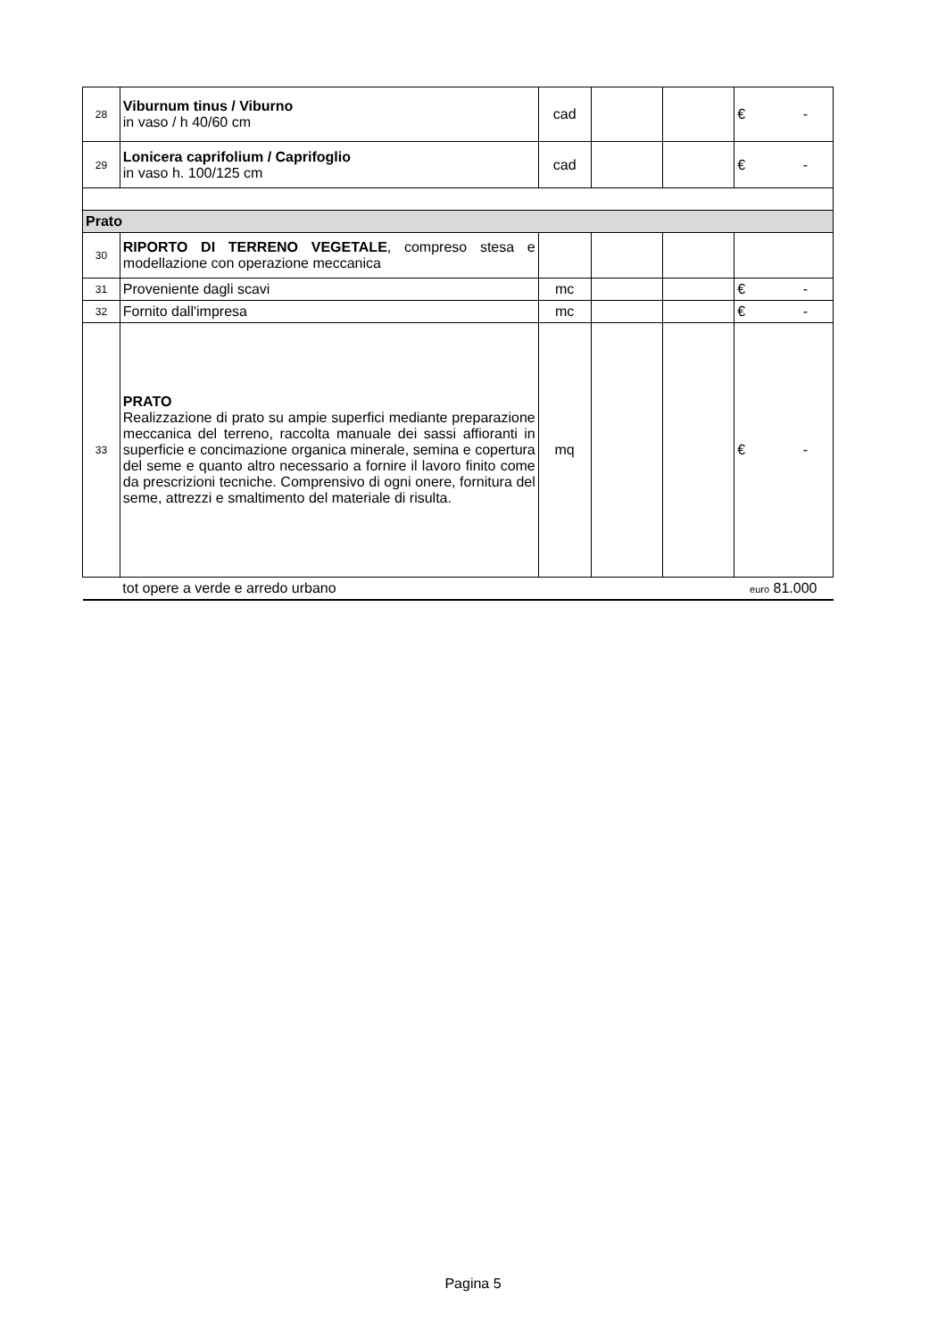| 28 | Viburnum tinus / Viburno in vaso / h 40/60 cm | cad | | | € - |
| 29 | Lonicera caprifolium / Caprifoglio in vaso h. 100/125 cm | cad | | | € - |
| Prato | | | | | |
| 30 | RIPORTO DI TERRENO VEGETALE , compreso stesa e modellazione con operazione meccanica | | | | |
| 31 | Proveniente dagli scavi | mc | | | € - |
| 32 | Fornito dall'impresa | mc | | | € - |
| 33 | PRATO Realizzazione di prato su ampie superfici mediante preparazione meccanica del terreno, raccolta manuale dei sassi affioranti in superficie e concimazione organica minerale, semina e copertura del seme e quanto altro necessario a fornire il lavoro finito come da prescrizioni tecniche. Comprensivo di ogni onere, fornitura del seme, attrezzi e smaltimento del materiale di risulta. | mq | | | € - |
| | tot opere a verde e arredo urbano | | | | euro 81.000 |
Pagina 5